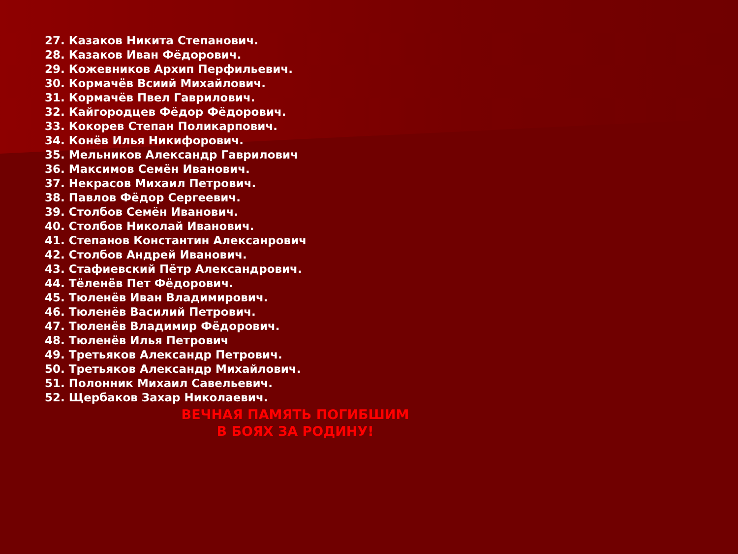27. Казаков Никита Степанович.
28. Казаков Иван Фёдорович.
29. Кожевников Архип Перфильевич.
30. Кормачёв Всиий Михайлович.
31. Кормачёв Пвел Гаврилович.
32. Кайгородцев Фёдор Фёдорович.
33. Кокорев Степан Поликарпович.
34. Конёв Илья Никифорович.
35. Мельников Александр Гаврилович
36. Максимов Семён Иванович.
37. Некрасов Михаил Петрович.
38. Павлов Фёдор Сергеевич.
39. Столбов Семён Иванович.
40. Столбов Николай Иванович.
41. Степанов Константин Алексанрович
42. Столбов Андрей Иванович.
43. Стафиевский Пётр Александрович.
44. Тёленёв Пет Фёдорович.
45. Тюленёв Иван Владимирович.
46. Тюленёв Василий Петрович.
47. Тюленёв Владимир Фёдорович.
48. Тюленёв Илья Петрович
49. Третьяков Александр Петрович.
50. Третьяков Александр Михайлович.
51. Полонник Михаил Савельевич.
52. Щербаков Захар Николаевич.
ВЕЧНАЯ ПАМЯТЬ ПОГИБШИМ
В БОЯХ ЗА РОДИНУ!